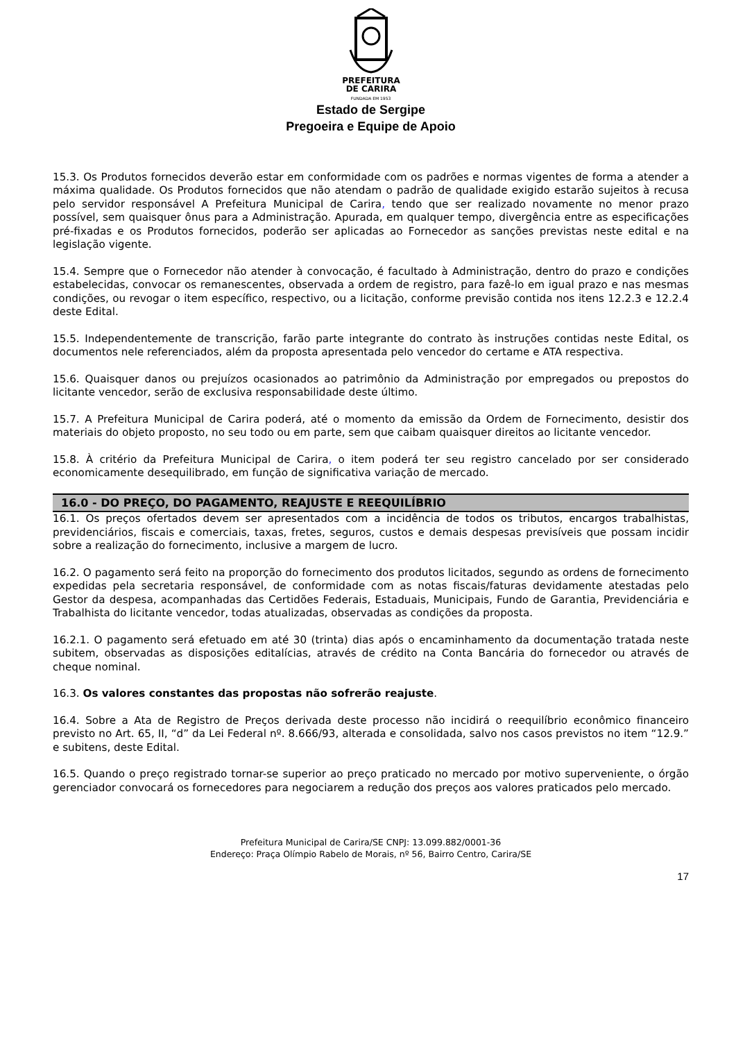PREFEITURA
DE CARIRA
FUNDADA EM 1953
Estado de Sergipe
Pregoeira e Equipe de Apoio
15.3. Os Produtos fornecidos deverão estar em conformidade com os padrões e normas vigentes de forma a atender a máxima qualidade. Os Produtos fornecidos que não atendam o padrão de qualidade exigido estarão sujeitos à recusa pelo servidor responsável A Prefeitura Municipal de Carira, tendo que ser realizado novamente no menor prazo possível, sem quaisquer ônus para a Administração. Apurada, em qualquer tempo, divergência entre as especificações pré-fixadas e os Produtos fornecidos, poderão ser aplicadas ao Fornecedor as sanções previstas neste edital e na legislação vigente.
15.4. Sempre que o Fornecedor não atender à convocação, é facultado à Administração, dentro do prazo e condições estabelecidas, convocar os remanescentes, observada a ordem de registro, para fazê-lo em igual prazo e nas mesmas condições, ou revogar o item específico, respectivo, ou a licitação, conforme previsão contida nos itens 12.2.3 e 12.2.4 deste Edital.
15.5. Independentemente de transcrição, farão parte integrante do contrato às instruções contidas neste Edital, os documentos nele referenciados, além da proposta apresentada pelo vencedor do certame e ATA respectiva.
15.6. Quaisquer danos ou prejuízos ocasionados ao patrimônio da Administração por empregados ou prepostos do licitante vencedor, serão de exclusiva responsabilidade deste último.
15.7. A Prefeitura Municipal de Carira poderá, até o momento da emissão da Ordem de Fornecimento, desistir dos materiais do objeto proposto, no seu todo ou em parte, sem que caibam quaisquer direitos ao licitante vencedor.
15.8. À critério da Prefeitura Municipal de Carira, o item poderá ter seu registro cancelado por ser considerado economicamente desequilibrado, em função de significativa variação de mercado.
16.0 - DO PREÇO, DO PAGAMENTO, REAJUSTE E REEQUILÍBRIO
16.1. Os preços ofertados devem ser apresentados com a incidência de todos os tributos, encargos trabalhistas, previdenciários, fiscais e comerciais, taxas, fretes, seguros, custos e demais despesas previsíveis que possam incidir sobre a realização do fornecimento, inclusive a margem de lucro.
16.2. O pagamento será feito na proporção do fornecimento dos produtos licitados, segundo as ordens de fornecimento expedidas pela secretaria responsável, de conformidade com as notas fiscais/faturas devidamente atestadas pelo Gestor da despesa, acompanhadas das Certidões Federais, Estaduais, Municipais, Fundo de Garantia, Previdenciária e Trabalhista do licitante vencedor, todas atualizadas, observadas as condições da proposta.
16.2.1. O pagamento será efetuado em até 30 (trinta) dias após o encaminhamento da documentação tratada neste subitem, observadas as disposições editalícias, através de crédito na Conta Bancária do fornecedor ou através de cheque nominal.
16.3. Os valores constantes das propostas não sofrerão reajuste.
16.4. Sobre a Ata de Registro de Preços derivada deste processo não incidirá o reequilíbrio econômico financeiro previsto no Art. 65, II, “d” da Lei Federal nº. 8.666/93, alterada e consolidada, salvo nos casos previstos no item “12.9.” e subitens, deste Edital.
16.5. Quando o preço registrado tornar-se superior ao preço praticado no mercado por motivo superveniente, o órgão gerenciador convocará os fornecedores para negociarem a redução dos preços aos valores praticados pelo mercado.
Prefeitura Municipal de Carira/SE CNPJ: 13.099.882/0001-36
Endereço: Praça Olímpio Rabelo de Morais, nº 56, Bairro Centro, Carira/SE
17